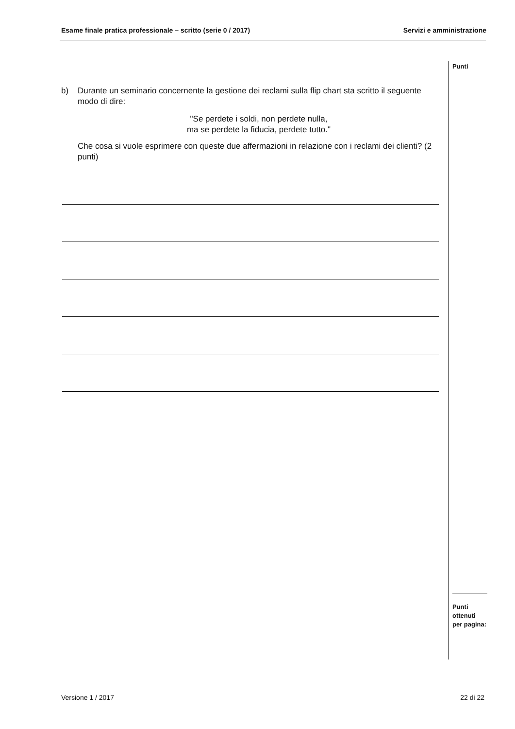Esame finale pratica professionale – scritto (serie 0 / 2017) Servizi e amministrazione
Punti
b) Durante un seminario concernente la gestione dei reclami sulla flip chart sta scritto il seguente modo di dire:
"Se perdete i soldi, non perdete nulla,
ma se perdete la fiducia, perdete tutto."
Che cosa si vuole esprimere con queste due affermazioni in relazione con i reclami dei clienti? (2 punti)
Punti
ottenuti
per pagina:
Versione 1 / 2017 22 di 22